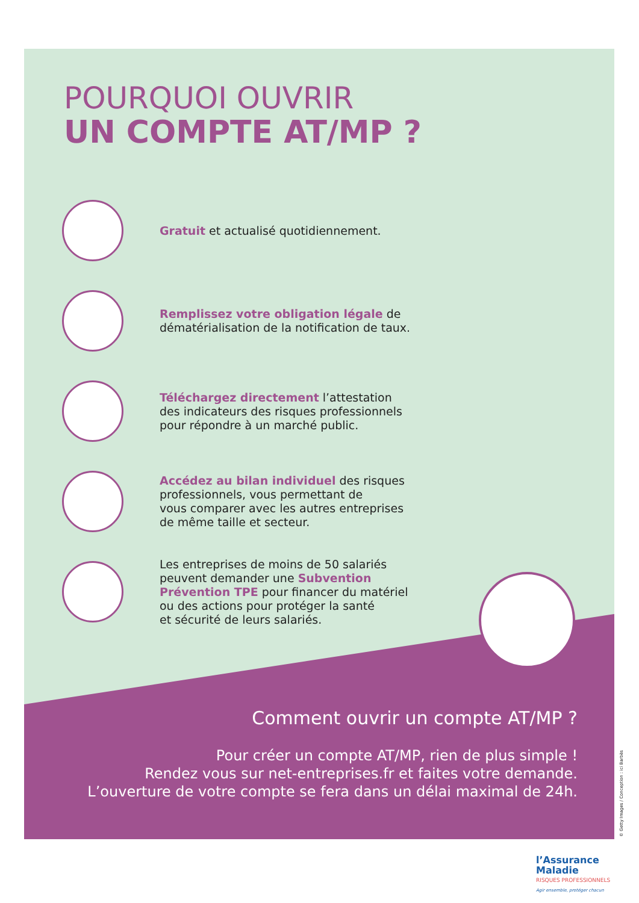POURQUOI OUVRIR
UN COMPTE AT/MP ?
Gratuit et actualisé quotidiennement.
Remplissez votre obligation légale de
dématérialisation de la notification de taux.
Téléchargez directement l’attestation
des indicateurs des risques professionnels
pour répondre à un marché public.
Accédez au bilan individuel des risques
professionnels, vous permettant de
vous comparer avec les autres entreprises
de même taille et secteur.
Les entreprises de moins de 50 salariés
peuvent demander une Subvention
Prévention TPE pour financer du matériel
ou des actions pour protéger la santé
et sécurité de leurs salariés.
Comment ouvrir un compte AT/MP ?
Pour créer un compte AT/MP, rien de plus simple !
Rendez vous sur net-entreprises.fr et faites votre demande.
L’ouverture de votre compte se fera dans un délai maximal de 24h.
© Getty Images / Conception : ici Barbès
l’Assurance
Maladie
RISQUES PROFESSIONNELS
Agir ensemble, protéger chacun